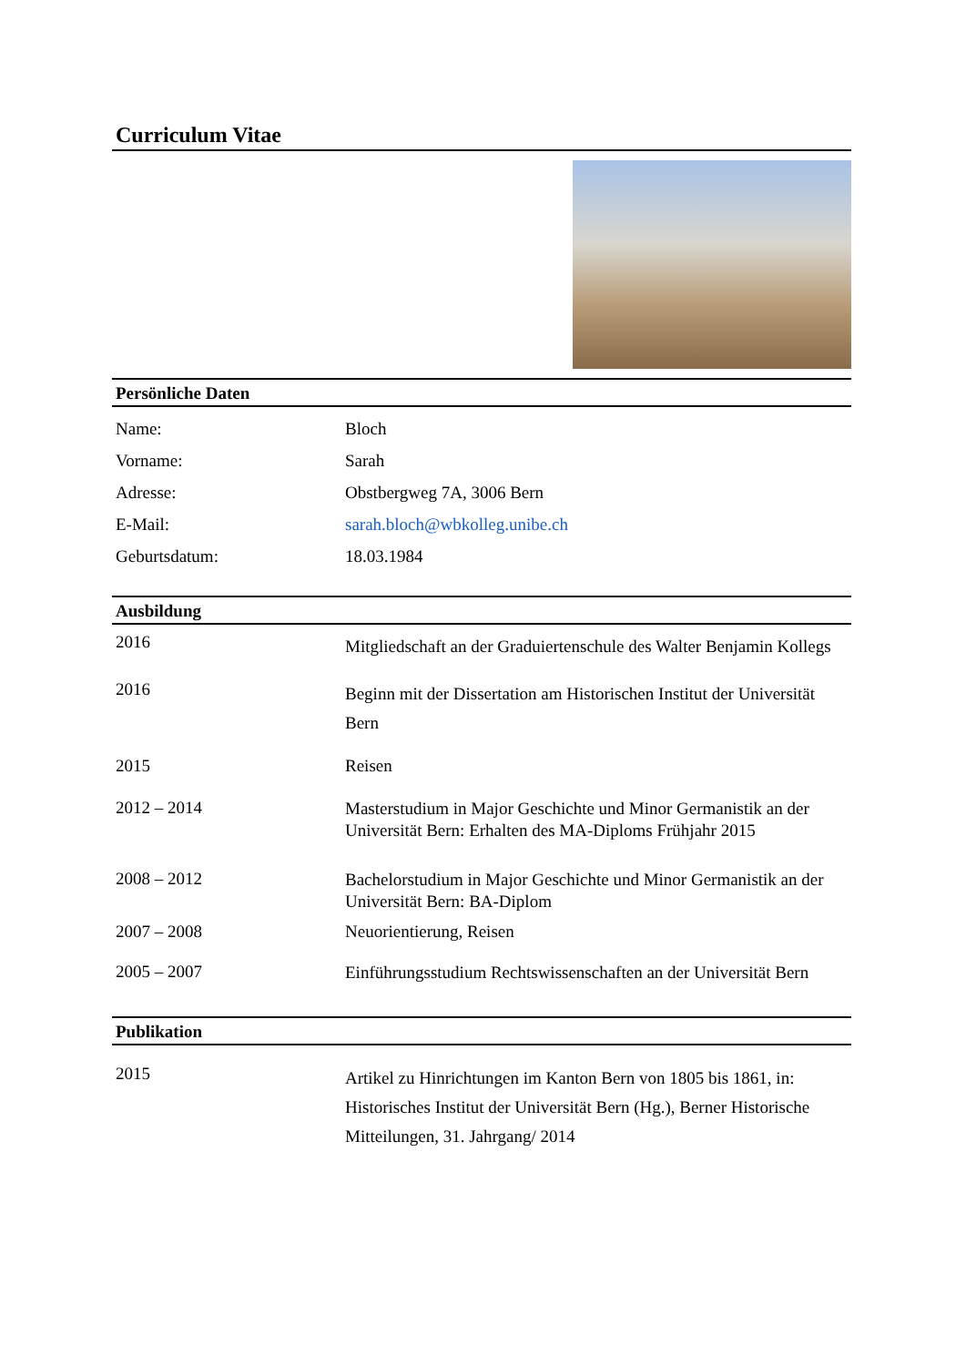Curriculum Vitae
Persönliche Daten
| Name: | Bloch |
| Vorname: | Sarah |
| Adresse: | Obstbergweg 7A, 3006 Bern |
| E-Mail: | sarah.bloch@wbkolleg.unibe.ch |
| Geburtsdatum: | 18.03.1984 |
Ausbildung
| 2016 | Mitgliedschaft an der Graduiertenschule des Walter Benjamin Kollegs |
| 2016 | Beginn mit der Dissertation am Historischen Institut der Universität Bern |
| 2015 | Reisen |
| 2012 – 2014 | Masterstudium in Major Geschichte und Minor Germanistik an der Universität Bern: Erhalten des MA-Diploms Frühjahr 2015 |
| 2008 – 2012 | Bachelorstudium in Major Geschichte und Minor Germanistik an der Universität Bern: BA-Diplom |
| 2007 – 2008 | Neuorientierung, Reisen |
| 2005 – 2007 | Einführungsstudium Rechtswissenschaften an der Universität Bern |
Publikation
| 2015 | Artikel zu Hinrichtungen im Kanton Bern von 1805 bis 1861, in: Historisches Institut der Universität Bern (Hg.), Berner Historische Mitteilungen, 31. Jahrgang/ 2014 |